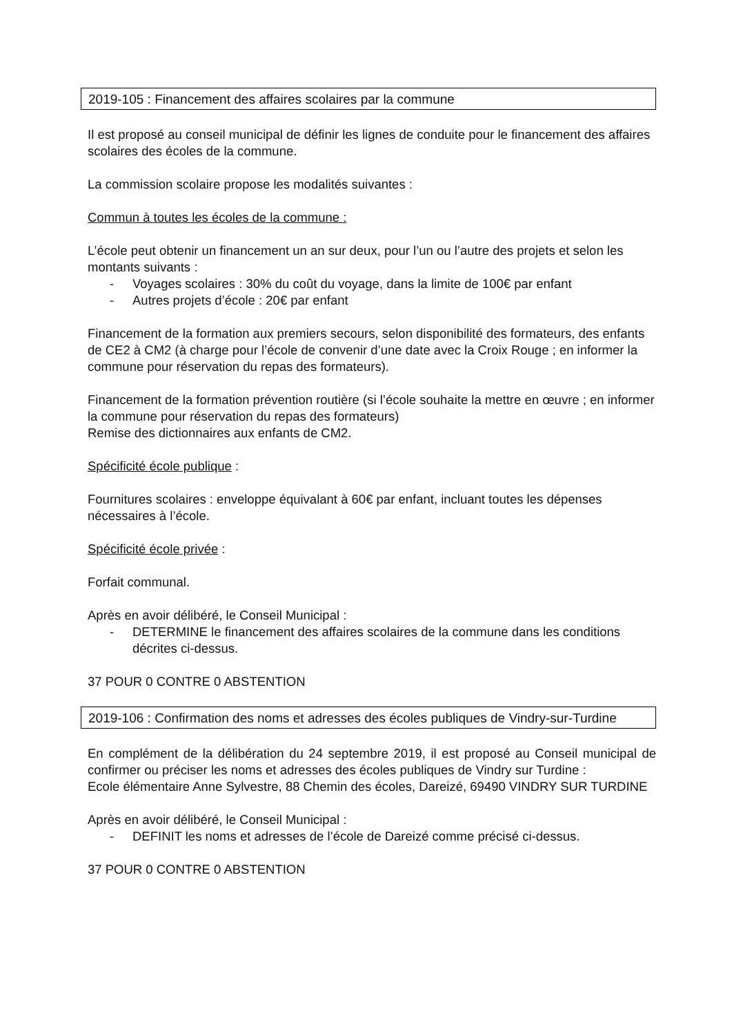2019-105 : Financement des affaires scolaires par la commune
Il est proposé au conseil municipal de définir les lignes de conduite pour le financement des affaires scolaires des écoles de la commune.
La commission scolaire propose les modalités suivantes :
Commun à toutes les écoles de la commune :
L’école peut obtenir un financement un an sur deux, pour l’un ou l’autre des projets et selon les montants suivants :
- Voyages scolaires : 30% du coût du voyage, dans la limite de 100€ par enfant
- Autres projets d’école : 20€ par enfant
Financement de la formation aux premiers secours, selon disponibilité des formateurs, des enfants de CE2 à CM2 (à charge pour l’école de convenir d’une date avec la Croix Rouge ; en informer la commune pour réservation du repas des formateurs).
Financement de la formation prévention routière (si l’école souhaite la mettre en œuvre ; en informer la commune pour réservation du repas des formateurs)
Remise des dictionnaires aux enfants de CM2.
Spécificité école publique :
Fournitures scolaires : enveloppe équivalant à 60€ par enfant, incluant toutes les dépenses nécessaires à l’école.
Spécificité école privée :
Forfait communal.
Après en avoir délibéré, le Conseil Municipal :
- DETERMINE le financement des affaires scolaires de la commune dans les conditions décrites ci-dessus.
37 POUR 0 CONTRE 0 ABSTENTION
2019-106 : Confirmation des noms et adresses des écoles publiques de Vindry-sur-Turdine
En complément de la délibération du 24 septembre 2019, il est proposé au Conseil municipal de confirmer ou préciser les noms et adresses des écoles publiques de Vindry sur Turdine :
Ecole élémentaire Anne Sylvestre, 88 Chemin des écoles, Dareizé, 69490 VINDRY SUR TURDINE
Après en avoir délibéré, le Conseil Municipal :
- DEFINIT les noms et adresses de l’école de Dareizé comme précisé ci-dessus.
37 POUR 0 CONTRE 0 ABSTENTION